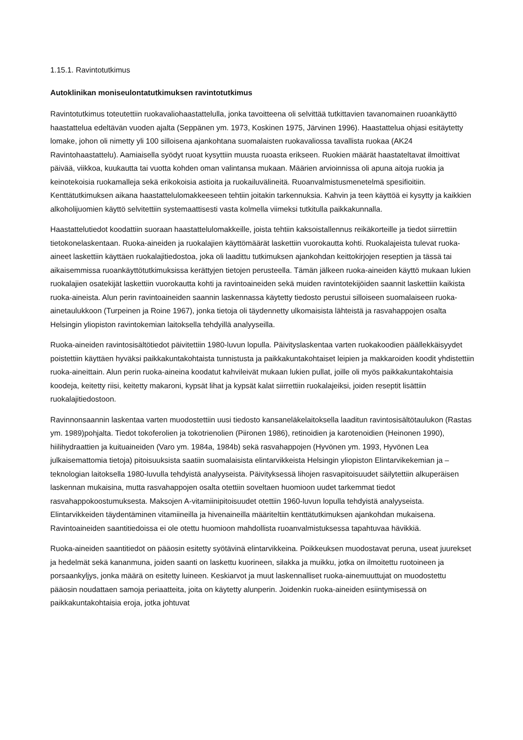1.15.1. Ravintotutkimus
Autoklinikan moniseulontatutkimuksen ravintotutkimus
Ravintotutkimus toteutettiin ruokavaliohaastattelulla, jonka tavoitteena oli selvittää tutkittavien tavanomainen ruoankäyttö haastattelua edeltävän vuoden ajalta (Seppänen ym. 1973, Koskinen 1975, Järvinen 1996). Haastattelua ohjasi esitäytetty lomake, johon oli nimetty yli 100 silloisena ajankohtana suomalaisten ruokavaliossa tavallista ruokaa (AK24 Ravintohaastattelu). Aamiaisella syödyt ruoat kysyttiin muusta ruoasta erikseen. Ruokien määrät haastateltavat ilmoittivat päivää, viikkoa, kuukautta tai vuotta kohden oman valintansa mukaan. Määrien arvioinnissa oli apuna aitoja ruokia ja keinotekoisia ruokamalleja sekä erikokoisia astioita ja ruokailuvälineitä. Ruoanvalmistusmenetelmä spesifioitiin. Kenttätutkimuksen aikana haastattelulomakkeeseen tehtiin joitakin tarkennuksia. Kahvin ja teen käyttöä ei kysytty ja kaikkien alkoholijuomien käyttö selvitettiin systemaattisesti vasta kolmella viimeksi tutkitulla paikkakunnalla.
Haastattelutiedot koodattiin suoraan haastattelulomakkeille, joista tehtiin kaksoistallennus reikäkorteille ja tiedot siirrettiin tietokonelaskentaan. Ruoka-aineiden ja ruokalajien käyttömäärät laskettiin vuorokautta kohti. Ruokalajeista tulevat ruoka-aineet laskettiin käyttäen ruokalajitiedostoa, joka oli laadittu tutkimuksen ajankohdan keittokirjojen reseptien ja tässä tai aikaisemmissa ruoankäyttötutkimuksissa kerättyjen tietojen perusteella. Tämän jälkeen ruoka-aineiden käyttö mukaan lukien ruokalajien osatekijät laskettiin vuorokautta kohti ja ravintoaineiden sekä muiden ravintotekijöiden saannit laskettiin kaikista ruoka-aineista. Alun perin ravintoaineiden saannin laskennassa käytetty tiedosto perustui silloiseen suomalaiseen ruoka-ainetaulukkoon (Turpeinen ja Roine 1967), jonka tietoja oli täydennetty ulkomaisista lähteistä ja rasvahappojen osalta Helsingin yliopiston ravintokemian laitoksella tehdyillä analyyseilla.
Ruoka-aineiden ravintosisältötiedot päivitettiin 1980-luvun lopulla. Päivityslaskentaa varten ruokakoodien päällekkäisyydet poistettiin käyttäen hyväksi paikkakuntakohtaista tunnistusta ja paikkakuntakohtaiset leipien ja makkaroiden koodit yhdistettiin ruoka-aineittain. Alun perin ruoka-aineina koodatut kahvileivät mukaan lukien pullat, joille oli myös paikkakuntakohtaisia koodeja, keitetty riisi, keitetty makaroni, kypsät lihat ja kypsät kalat siirrettiin ruokalajeiksi, joiden reseptit lisättiin ruokalajitiedostoon.
Ravinnonsaannin laskentaa varten muodostettiin uusi tiedosto kansaneläkelaitoksella laaditun ravintosisältötaulukon (Rastas ym. 1989)pohjalta. Tiedot tokoferolien ja tokotrienolien (Piironen 1986), retinoidien ja karotenoidien (Heinonen 1990), hiilihydraattien ja kuituaineiden (Varo ym. 1984a, 1984b) sekä rasvahappojen (Hyvönen ym. 1993, Hyvönen Lea julkaisemattomia tietoja) pitoisuuksista saatiin suomalaisista elintarvikkeista Helsingin yliopiston Elintarvikekemian ja –teknologian laitoksella 1980-luvulla tehdyistä analyyseista. Päivityksessä lihojen rasvapitoisuudet säilytettiin alkuperäisen laskennan mukaisina, mutta rasvahappojen osalta otettiin soveltaen huomioon uudet tarkemmat tiedot rasvahappokoostumuksesta. Maksojen A-vitamiinipitoisuudet otettiin 1960-luvun lopulla tehdyistä analyyseista. Elintarvikkeiden täydentäminen vitamiineilla ja hivenaineilla määriteltiin kenttätutkimuksen ajankohdan mukaisena. Ravintoaineiden saantitiedoissa ei ole otettu huomioon mahdollista ruoanvalmistuksessa tapahtuvaa hävikkiä.
Ruoka-aineiden saantitiedot on pääosin esitetty syötävinä elintarvikkeina. Poikkeuksen muodostavat peruna, useat juurekset ja hedelmät sekä kananmuna, joiden saanti on laskettu kuorineen, silakka ja muikku, jotka on ilmoitettu ruotoineen ja porsaankyljys, jonka määrä on esitetty luineen. Keskiarvot ja muut laskennalliset ruoka-ainemuuttujat on muodostettu pääosin noudattaen samoja periaatteita, joita on käytetty alunperin. Joidenkin ruoka-aineiden esiintymisessä on paikkakuntakohtaisia eroja, jotka johtuvat